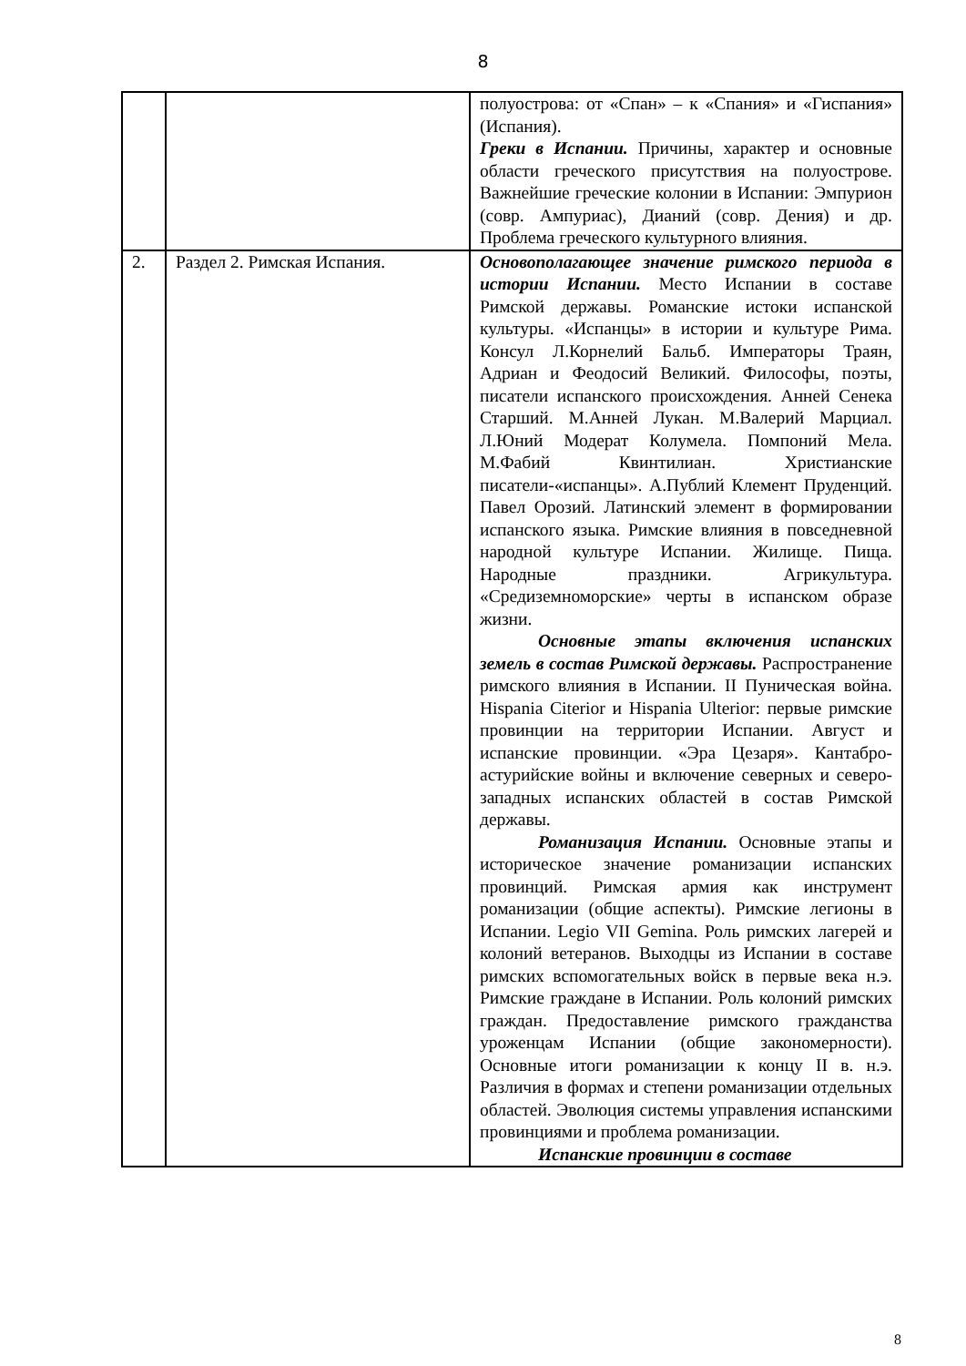8
| | | полуострова: от «Спан» – к «Спания» и «Гиспания» (Испания). Греки в Испании. Причины, характер и основные области греческого присутствия на полуострове. Важнейшие греческие колонии в Испании: Эмпурион (совр. Ампуриас), Дианий (совр. Дения) и др. Проблема греческого культурного влияния. |
| 2. | Раздел 2. Римская Испания. | Основополагающее значение римского периода в истории Испании. Место Испании в составе Римской державы. Романские истоки испанской культуры. «Испанцы» в истории и культуре Рима. Консул Л.Корнелий Бальб. Императоры Траян, Адриан и Феодосий Великий. Философы, поэты, писатели испанского происхождения. Анней Сенека Старший. М.Анней Лукан. М.Валерий Марциал. Л.Юний Модерат Колумела. Помпоний Мела. М.Фабий Квинтилиан. Христианские писатели-«испанцы». А.Публий Клемент Пруденций. Павел Орозий. Латинский элемент в формировании испанского языка. Римские влияния в повседневной народной культуре Испании. Жилище. Пища. Народные праздники. Агрикультура. «Средиземноморские» черты в испанском образе жизни. Основные этапы включения испанских земель в состав Римской державы. Распространение римского влияния в Испании. II Пуническая война. Hispania Citerior и Hispania Ulterior: первые римские провинции на территории Испании. Август и испанские провинции. «Эра Цезаря». Кантабро-астурийские войны и включение северных и северо-западных испанских областей в состав Римской державы. Романизация Испании. Основные этапы и историческое значение романизации испанских провинций. Римская армия как инструмент романизации (общие аспекты). Римские легионы в Испании. Legio VII Gemina. Роль римских лагерей и колоний ветеранов. Выходцы из Испании в составе римских вспомогательных войск в первые века н.э. Римские граждане в Испании. Роль колоний римских граждан. Предоставление римского гражданства уроженцам Испании (общие закономерности). Основные итоги романизации к концу II в. н.э. Различия в формах и степени романизации отдельных областей. Эволюция системы управления испанскими провинциями и проблема романизации. Испанские провинции в составе |
8